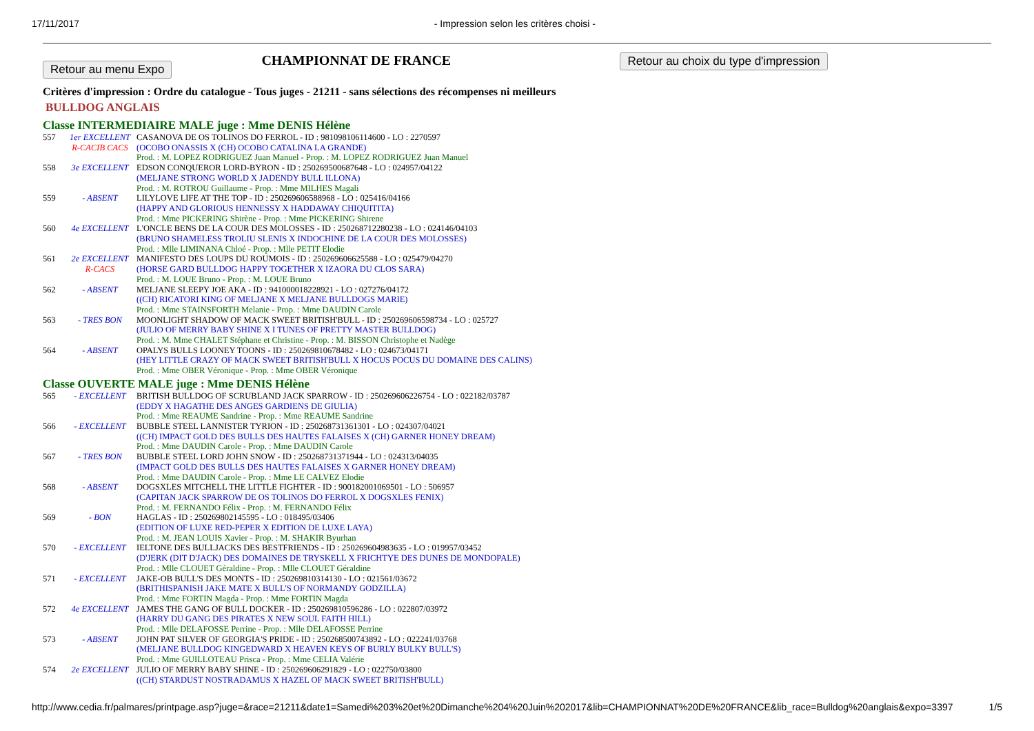17/11/2017 - Impression selon les critères choisi -
Retour au menu Expo
CHAMPIONNAT DE FRANCE
Retour au choix du type d'impression
Critères d'impression : Ordre du catalogue - Tous juges - 21211 - sans sélections des récompenses ni meilleurs
BULLDOG ANGLAIS
Classe INTERMEDIAIRE MALE juge : Mme DENIS Hélène
| 557 | 1er EXCELLENT R-CACIB CACS | CASANOVA DE OS TOLINOS DO FERROL - ID : 981098106114600 - LO : 2270597 (OCOBO ONASSIS X (CH) OCOBO CATALINA LA GRANDE) Prod. : M. LOPEZ RODRIGUEZ Juan Manuel - Prop. : M. LOPEZ RODRIGUEZ Juan Manuel |
| 558 | 3e EXCELLENT | EDSON CONQUEROR LORD-BYRON - ID : 250269500687648 - LO : 024957/04122 (MELJANE STRONG WORLD X JADENDY BULL ILLONA) Prod. : M. ROTROU Guillaume - Prop. : Mme MILHES Magali |
| 559 | - ABSENT | LILYLOVE LIFE AT THE TOP - ID : 250269606588968 - LO : 025416/04166 (HAPPY AND GLORIOUS HENNESSY X HADDAWAY CHIQUITITA) Prod. : Mme PICKERING Shirène - Prop. : Mme PICKERING Shirene |
| 560 | 4e EXCELLENT | L'ONCLE BENS DE LA COUR DES MOLOSSES - ID : 250268712280238 - LO : 024146/04103 (BRUNO SHAMELESS TROLIU SLENIS X INDOCHINE DE LA COUR DES MOLOSSES) Prod. : Mlle LIMINANA Chloé - Prop. : Mlle PETIT Elodie |
| 561 | 2e EXCELLENT R-CACS | MANIFESTO DES LOUPS DU ROUMOIS - ID : 250269606625588 - LO : 025479/04270 (HORSE GARD BULLDOG HAPPY TOGETHER X IZAORA DU CLOS SARA) Prod. : M. LOUE Bruno - Prop. : M. LOUE Bruno |
| 562 | - ABSENT | MELJANE SLEEPY JOE AKA - ID : 941000018228921 - LO : 027276/04172 ((CH) RICATORI KING OF MELJANE X MELJANE BULLDOGS MARIE) Prod. : Mme STAINSFORTH Melanie - Prop. : Mme DAUDIN Carole |
| 563 | - TRES BON | MOONLIGHT SHADOW OF MACK SWEET BRITISH'BULL - ID : 250269606598734 - LO : 025727 (JULIO OF MERRY BABY SHINE X I TUNES OF PRETTY MASTER BULLDOG) Prod. : M. Mme CHALET Stéphane et Christine - Prop. : M. BISSON Christophe et Nadège |
| 564 | - ABSENT | OPALYS BULLS LOONEY TOONS - ID : 250269810678482 - LO : 024673/04171 (HEY LITTLE CRAZY OF MACK SWEET BRITISH'BULL X HOCUS POCUS DU DOMAINE DES CALINS) Prod. : Mme OBER Véronique - Prop. : Mme OBER Véronique |
Classe OUVERTE MALE juge : Mme DENIS Hélène
| 565 | - EXCELLENT | BRITISH BULLDOG OF SCRUBLAND JACK SPARROW - ID : 250269606226754 - LO : 022182/03787 (EDDY X HAGATHE DES ANGES GARDIENS DE GIULIA) Prod. : Mme REAUME Sandrine - Prop. : Mme REAUME Sandrine |
| 566 | - EXCELLENT | BUBBLE STEEL LANNISTER TYRION - ID : 250268731361301 - LO : 024307/04021 ((CH) IMPACT GOLD DES BULLS DES HAUTES FALAISES X (CH) GARNER HONEY DREAM) Prod. : Mme DAUDIN Carole - Prop. : Mme DAUDIN Carole |
| 567 | - TRES BON | BUBBLE STEEL LORD JOHN SNOW - ID : 250268731371944 - LO : 024313/04035 (IMPACT GOLD DES BULLS DES HAUTES FALAISES X GARNER HONEY DREAM) Prod. : Mme DAUDIN Carole - Prop. : Mme LE CALVEZ Elodie |
| 568 | - ABSENT | DOGSXLES MITCHELL THE LITTLE FIGHTER - ID : 900182001069501 - LO : 506957 (CAPITAN JACK SPARROW DE OS TOLINOS DO FERROL X DOGSXLES FENIX) Prod. : M. FERNANDO Félix - Prop. : M. FERNANDO Félix |
| 569 | - BON | HAGLAS - ID : 250269802145595 - LO : 018495/03406 (EDITION OF LUXE RED-PEPER X EDITION DE LUXE LAYA) Prod. : M. JEAN LOUIS Xavier - Prop. : M. SHAKIR Byurhan |
| 570 | - EXCELLENT | IELTONE DES BULLJACKS DES BESTFRIENDS - ID : 250269604983635 - LO : 019957/03452 (D'JERK (DIT D'JACK) DES DOMAINES DE TRYSKELL X FRICHTYE DES DUNES DE MONDOPALE) Prod. : Mlle CLOUET Géraldine - Prop. : Mlle CLOUET Géraldine |
| 571 | - EXCELLENT | JAKE-OB BULL'S DES MONTS - ID : 250269810314130 - LO : 021561/03672 (BRITHISPANISH JAKE MATE X BULL'S OF NORMANDY GODZILLA) Prod. : Mme FORTIN Magda - Prop. : Mme FORTIN Magda |
| 572 | 4e EXCELLENT | JAMES THE GANG OF BULL DOCKER - ID : 250269810596286 - LO : 022807/03972 (HARRY DU GANG DES PIRATES X NEW SOUL FAITH HILL) Prod. : Mlle DELAFOSSE Perrine - Prop. : Mlle DELAFOSSE Perrine |
| 573 | - ABSENT | JOHN PAT SILVER OF GEORGIA'S PRIDE - ID : 250268500743892 - LO : 022241/03768 (MELJANE BULLDOG KINGEDWARD X HEAVEN KEYS OF BURLY BULKY BULL'S) Prod. : Mme GUILLOTEAU Prisca - Prop. : Mme CELIA Valérie |
| 574 | 2e EXCELLENT | JULIO OF MERRY BABY SHINE - ID : 250269606291829 - LO : 022750/03800 ((CH) STARDUST NOSTRADAMUS X HAZEL OF MACK SWEET BRITISH'BULL) |
http://www.cedia.fr/palmares/printpage.asp?juge=&race=21211&date1=Samedi%203%20et%20Dimanche%204%20Juin%202017&lib=CHAMPIONNAT%20DE%20FRANCE&lib_race=Bulldog%20anglais&expo=3397 1/5